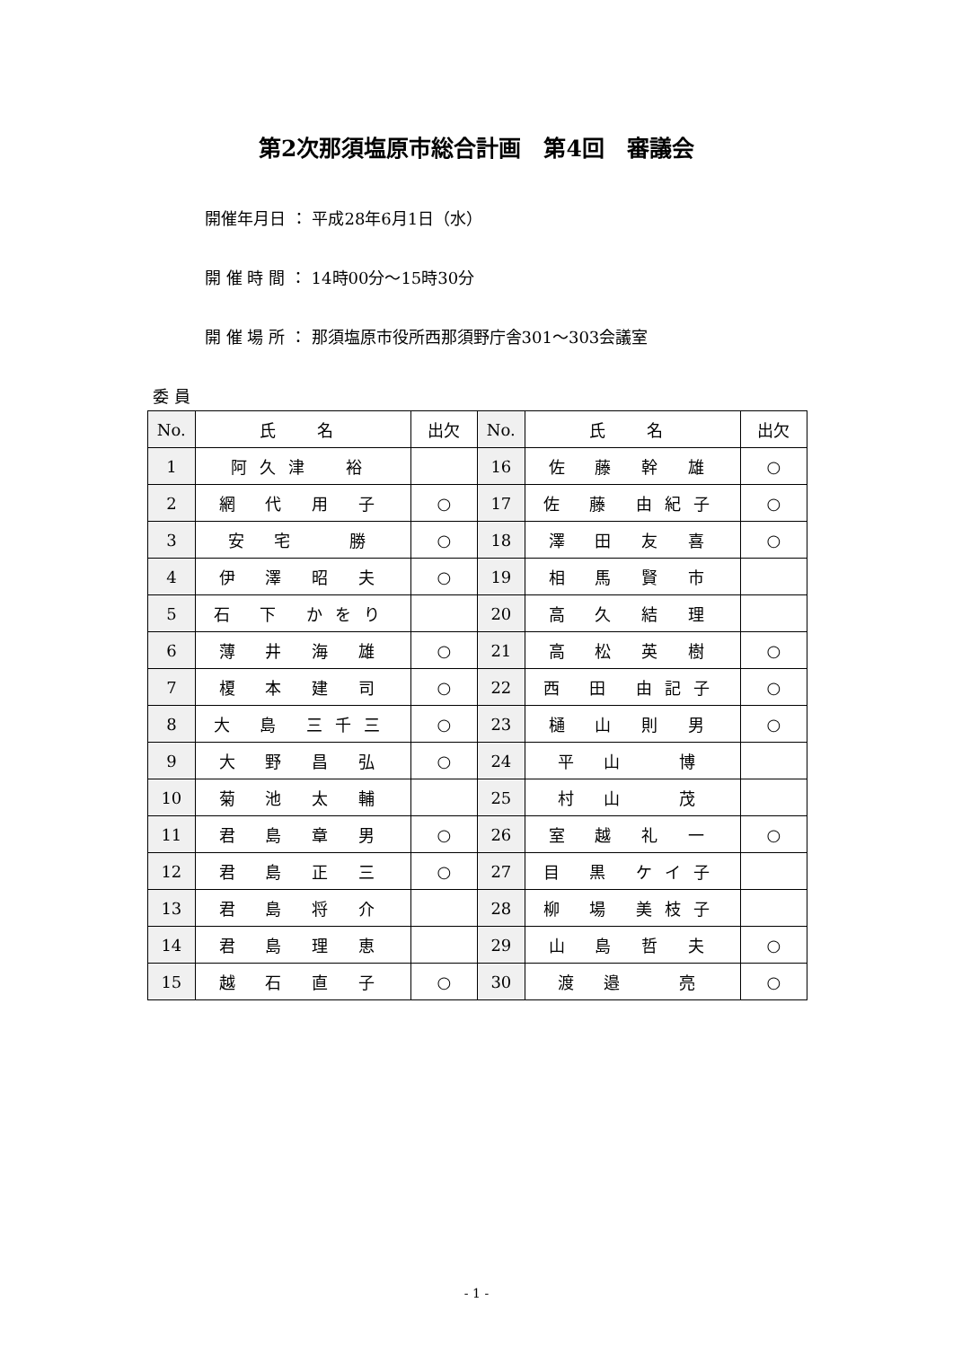第2次那須塩原市総合計画　第4回　審議会
開催年月日 ： 平成28年6月1日（水）
開 催 時 間 ： 14時00分～15時30分
開 催 場 所 ： 那須塩原市役所西那須野庁舎301～303会議室
委 員
| No. | 氏 名 | 出欠 | No. | 氏 名 | 出欠 |
| --- | --- | --- | --- | --- | --- |
| 1 | 阿久津 裕 | | 16 | 佐 藤 幹 雄 | ○ |
| 2 | 網 代 用 子 | ○ | 17 | 佐 藤 由紀子 | ○ |
| 3 | 安 宅 勝 | ○ | 18 | 澤 田 友 喜 | ○ |
| 4 | 伊 澤 昭 夫 | ○ | 19 | 相 馬 賢 市 | |
| 5 | 石 下 かをり | | 20 | 高 久 結 理 | |
| 6 | 薄 井 海 雄 | ○ | 21 | 高 松 英 樹 | ○ |
| 7 | 榎 本 建 司 | ○ | 22 | 西 田 由記子 | ○ |
| 8 | 大 島 三千三 | ○ | 23 | 樋 山 則 男 | ○ |
| 9 | 大 野 昌 弘 | ○ | 24 | 平 山 博 | |
| 10 | 菊 池 太 輔 | | 25 | 村 山 茂 | |
| 11 | 君 島 章 男 | ○ | 26 | 室 越 礼 一 | ○ |
| 12 | 君 島 正 三 | ○ | 27 | 目 黒 ケイ子 | |
| 13 | 君 島 将 介 | | 28 | 柳 場 美枝子 | |
| 14 | 君 島 理 恵 | | 29 | 山 島 哲 夫 | ○ |
| 15 | 越 石 直 子 | ○ | 30 | 渡 邉 亮 | ○ |
- 1 -